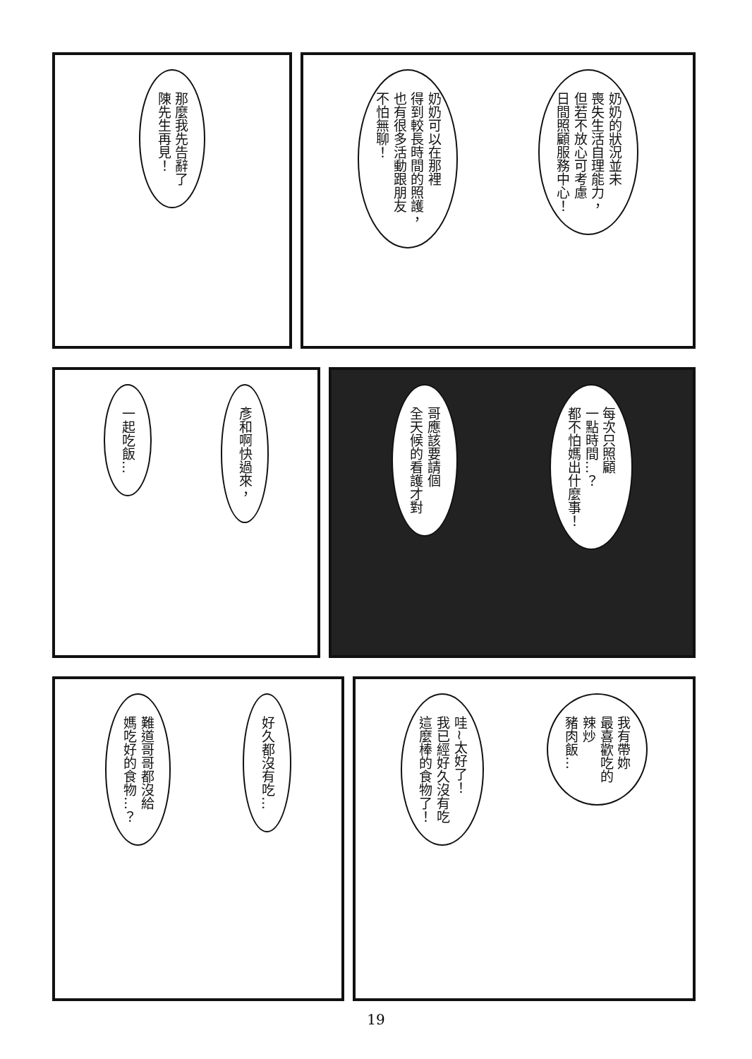那麼我先告辭了
陳先生再見！
奶奶的狀況並未
喪失生活自理能力，
但若不放心可考慮
日間照顧服務中心！
奶奶可以在那裡
得到較長時間的照護，
也有很多活動跟朋友
不怕無聊！
彥和啊快過來，
一起吃飯…
每次只照顧
一點時間…？
都不怕媽出什麼事！
哥應該要請個
全天候的看護才對
好久都沒有吃…
難道哥哥都沒給
媽吃好的食物…？
我有帶妳
最喜歡吃的
辣炒
豬肉飯…
哇~太好了！
我已經好久沒有吃
這麼棒的食物了！
19